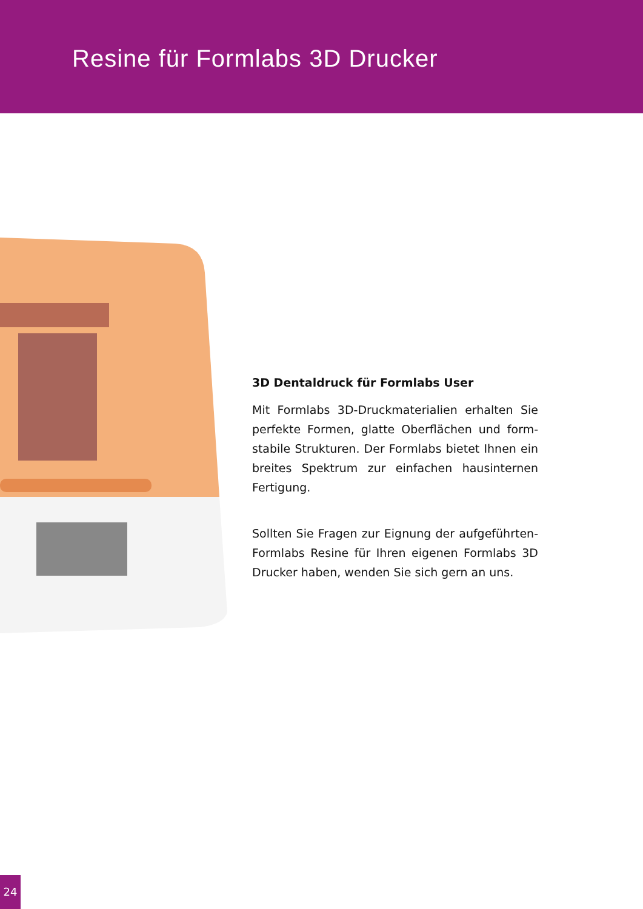Resine für Formlabs 3D Drucker
3D Dentaldruck für Formlabs User
Mit Formlabs 3D-Druckmaterialien erhalten Sie perfekte Formen, glatte Oberflächen und form­stabile Strukturen. Der Formlabs bietet Ihnen ein breites Spektrum zur einfachen hausinternen Fertigung.
Sollten Sie Fragen zur Eignung der aufgeführten-Formlabs Resine für Ihren eigenen Formlabs 3D Drucker haben, wenden Sie sich gern an uns.
24